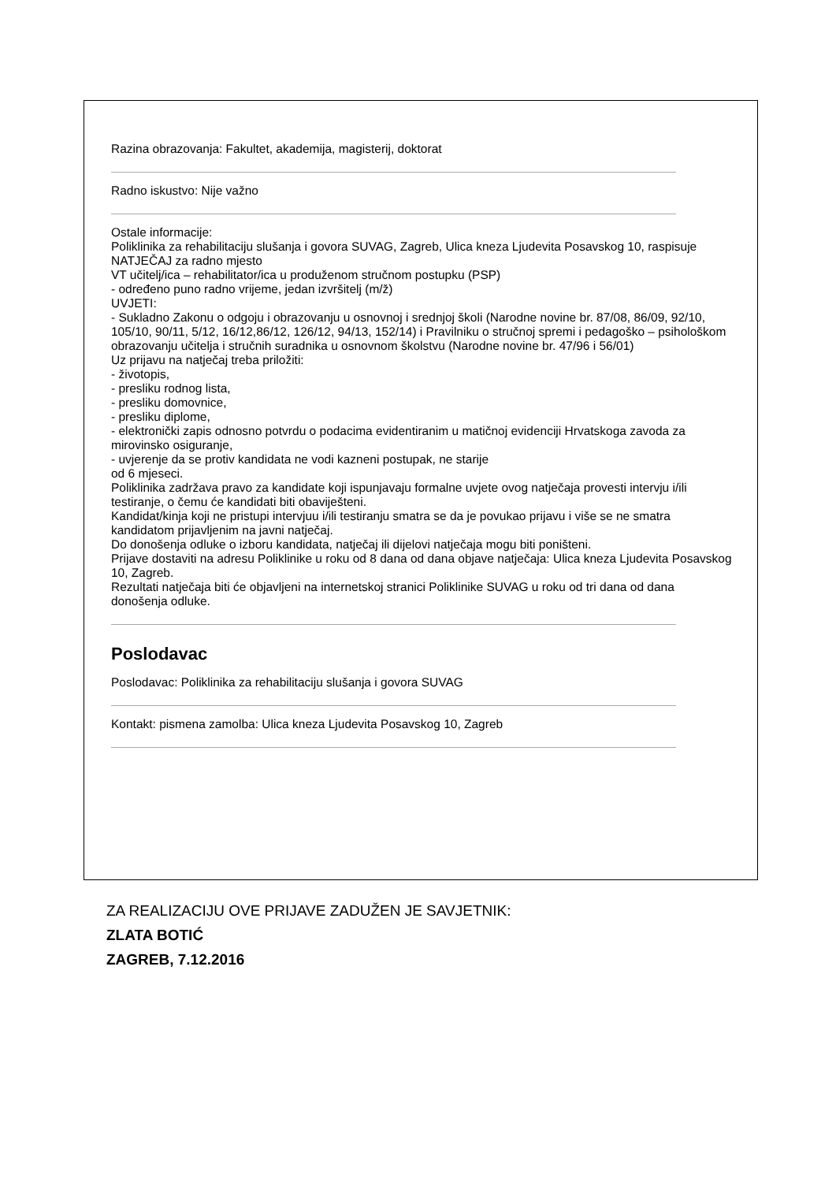Razina obrazovanja: Fakultet, akademija, magisterij, doktorat
Radno iskustvo: Nije važno
Ostale informacije:
Poliklinika za rehabilitaciju slušanja i govora SUVAG, Zagreb, Ulica kneza Ljudevita Posavskog 10, raspisuje
NATJEČAJ za radno mjesto
VT učitelj/ica – rehabilitator/ica u produženom stručnom postupku (PSP)
- određeno puno radno vrijeme, jedan izvršitelj (m/ž)
UVJETI:
- Sukladno Zakonu o odgoju i obrazovanju u osnovnoj i srednjoj školi (Narodne novine br. 87/08, 86/09, 92/10, 105/10, 90/11, 5/12, 16/12,86/12, 126/12, 94/13, 152/14) i Pravilniku o stručnoj spremi i pedagoško – psihološkom obrazovanju učitelja i stručnih suradnika u osnovnom školstvu (Narodne novine br. 47/96 i 56/01)
Uz prijavu na natječaj treba priložiti:
- životopis,
- presliku rodnog lista,
- presliku domovnice,
- presliku diplome,
- elektronički zapis odnosno potvrdu o podacima evidentiranim u matičnoj evidenciji Hrvatskoga zavoda za mirovinsko osiguranje,
- uvjerenje da se protiv kandidata ne vodi kazneni postupak, ne starije
od 6 mjeseci.
Poliklinika zadržava pravo za kandidate koji ispunjavaju formalne uvjete ovog natječaja provesti intervju i/ili testiranje, o čemu će kandidati biti obaviješteni.
Kandidat/kinja koji ne pristupi intervjuu i/ili testiranju smatra se da je povukao prijavu i više se ne smatra kandidatom prijavljenim na javni natječaj.
Do donošenja odluke o izboru kandidata, natječaj ili dijelovi natječaja mogu biti poništeni.
Prijave dostaviti na adresu Poliklinike u roku od 8 dana od dana objave natječaja: Ulica kneza Ljudevita Posavskog 10, Zagreb.
Rezultati natječaja biti će objavljeni na internetskoj stranici Poliklinike SUVAG u roku od tri dana od dana donošenja odluke.
Poslodavac
Poslodavac: Poliklinika za rehabilitaciju slušanja i govora SUVAG
Kontakt: pismena zamolba: Ulica kneza Ljudevita Posavskog 10, Zagreb
ZA REALIZACIJU OVE PRIJAVE ZADUŽEN JE SAVJETNIK:
ZLATA BOTIĆ
ZAGREB, 7.12.2016